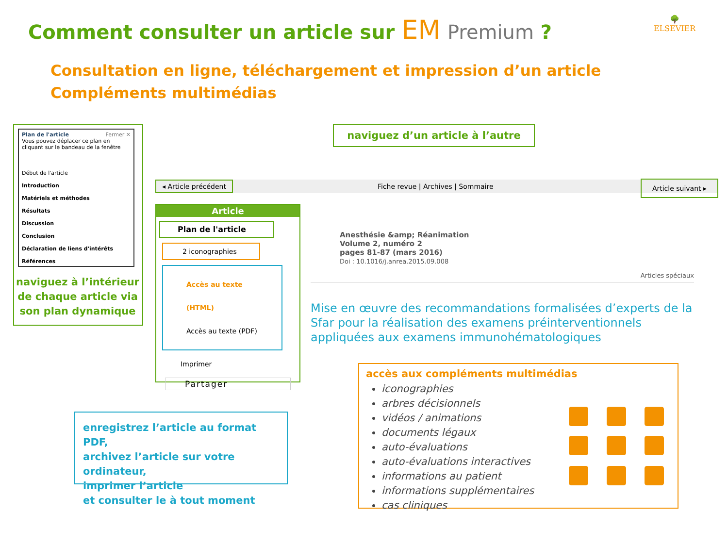Comment consulter un article sur EM Premium ?
Consultation en ligne, téléchargement et impression d’un article
Compléments multimédias
🌳
ELSEVIER
Plan de l'article Fermer ✕
Vous pouvez déplacer ce plan en cliquant sur le bandeau de la fenêtre
Début de l'article
Introduction
Matériels et méthodes
Résultats
Discussion
Conclusion
Déclaration de liens d'intérêts
Références
naviguez à l’intérieur de chaque article via son plan dynamique
naviguez d’un article à l’autre
◂ Article précédent Fiche revue | Archives | Sommaire Article suivant ▸
Article
Plan de l'article
2 iconographies
Accès au texte (HTML)
Accès au texte (PDF)
Imprimer
Partager
Anesthésie &amp; Réanimation
Volume 2, numéro 2
pages 81-87 (mars 2016)
Doi : 10.1016/j.anrea.2015.09.008
Articles spéciaux
Mise en œuvre des recommandations formalisées d’experts de la Sfar pour la réalisation des examens préinterventionnels appliquées aux examens immunohématologiques
accès aux compléments multimédias
iconographies
arbres décisionnels
vidéos / animations
documents légaux
auto-évaluations
auto-évaluations interactives
informations au patient
informations supplémentaires
cas cliniques
enregistrez l’article au format PDF,
archivez l’article sur votre ordinateur,
imprimer l’article
et consulter le à tout moment